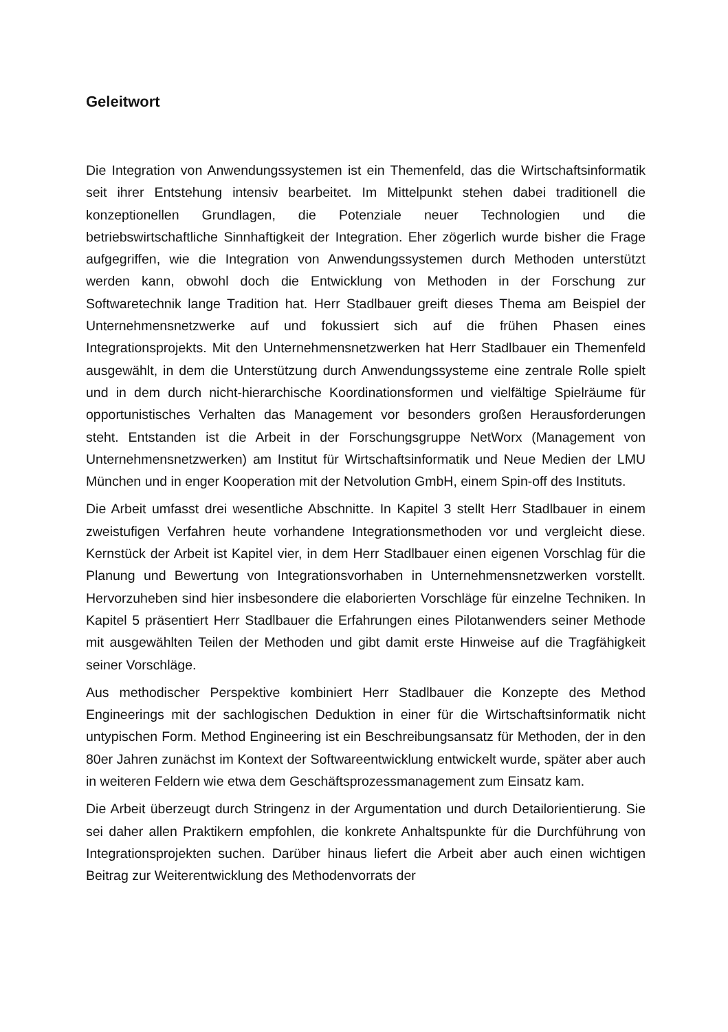Geleitwort
Die Integration von Anwendungssystemen ist ein Themenfeld, das die Wirtschaftsinformatik seit ihrer Entstehung intensiv bearbeitet. Im Mittelpunkt stehen dabei traditionell die konzeptionellen Grundlagen, die Potenziale neuer Technologien und die betriebswirtschaftliche Sinnhaftigkeit der Integration. Eher zögerlich wurde bisher die Frage aufgegriffen, wie die Integration von Anwendungssystemen durch Methoden unterstützt werden kann, obwohl doch die Entwicklung von Methoden in der Forschung zur Softwaretechnik lange Tradition hat. Herr Stadlbauer greift dieses Thema am Beispiel der Unternehmensnetzwerke auf und fokussiert sich auf die frühen Phasen eines Integrationsprojekts. Mit den Unternehmensnetzwerken hat Herr Stadlbauer ein Themenfeld ausgewählt, in dem die Unterstützung durch Anwendungssysteme eine zentrale Rolle spielt und in dem durch nicht-hierarchische Koordinationsformen und vielfältige Spielräume für opportunistisches Verhalten das Management vor besonders großen Herausforderungen steht. Entstanden ist die Arbeit in der Forschungsgruppe NetWorx (Management von Unternehmensnetzwerken) am Institut für Wirtschaftsinformatik und Neue Medien der LMU München und in enger Kooperation mit der Netvolution GmbH, einem Spin-off des Instituts.
Die Arbeit umfasst drei wesentliche Abschnitte. In Kapitel 3 stellt Herr Stadlbauer in einem zweistufigen Verfahren heute vorhandene Integrationsmethoden vor und vergleicht diese. Kernstück der Arbeit ist Kapitel vier, in dem Herr Stadlbauer einen eigenen Vorschlag für die Planung und Bewertung von Integrationsvorhaben in Unternehmensnetzwerken vorstellt. Hervorzuheben sind hier insbesondere die elaborierten Vorschläge für einzelne Techniken. In Kapitel 5 präsentiert Herr Stadlbauer die Erfahrungen eines Pilotanwenders seiner Methode mit ausgewählten Teilen der Methoden und gibt damit erste Hinweise auf die Tragfähigkeit seiner Vorschläge.
Aus methodischer Perspektive kombiniert Herr Stadlbauer die Konzepte des Method Engineerings mit der sachlogischen Deduktion in einer für die Wirtschaftsinformatik nicht untypischen Form. Method Engineering ist ein Beschreibungsansatz für Methoden, der in den 80er Jahren zunächst im Kontext der Softwareentwicklung entwickelt wurde, später aber auch in weiteren Feldern wie etwa dem Geschäftsprozessmanagement zum Einsatz kam.
Die Arbeit überzeugt durch Stringenz in der Argumentation und durch Detailorientierung. Sie sei daher allen Praktikern empfohlen, die konkrete Anhaltspunkte für die Durchführung von Integrationsprojekten suchen. Darüber hinaus liefert die Arbeit aber auch einen wichtigen Beitrag zur Weiterentwicklung des Methodenvorrats der